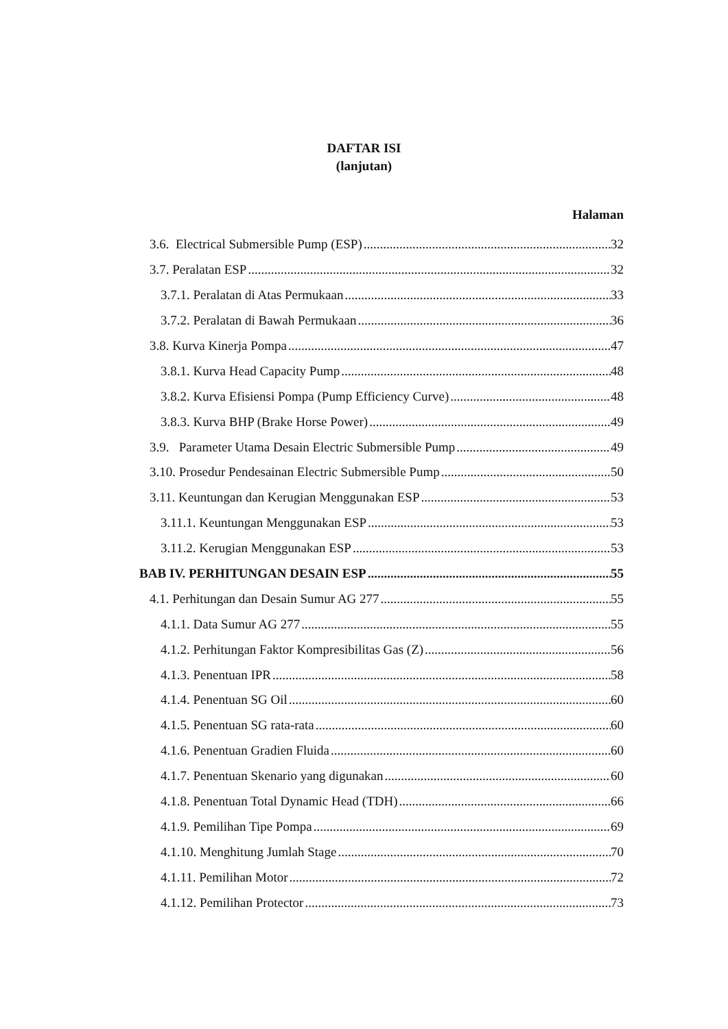DAFTAR ISI
(lanjutan)
Halaman
3.6. Electrical Submersible Pump (ESP) 32
3.7. Peralatan ESP 32
3.7.1. Peralatan di Atas Permukaan 33
3.7.2. Peralatan di Bawah Permukaan 36
3.8. Kurva Kinerja Pompa 47
3.8.1. Kurva Head Capacity Pump 48
3.8.2. Kurva Efisiensi Pompa (Pump Efficiency Curve) 48
3.8.3. Kurva BHP (Brake Horse Power) 49
3.9. Parameter Utama Desain Electric Submersible Pump 49
3.10. Prosedur Pendesainan Electric Submersible Pump 50
3.11. Keuntungan dan Kerugian Menggunakan ESP 53
3.11.1. Keuntungan Menggunakan ESP 53
3.11.2. Kerugian Menggunakan ESP 53
BAB IV. PERHITUNGAN DESAIN ESP 55
4.1. Perhitungan dan Desain Sumur AG 277 55
4.1.1. Data Sumur AG 277 55
4.1.2. Perhitungan Faktor Kompresibilitas Gas (Z) 56
4.1.3. Penentuan IPR 58
4.1.4. Penentuan SG Oil 60
4.1.5. Penentuan SG rata-rata 60
4.1.6. Penentuan Gradien Fluida 60
4.1.7. Penentuan Skenario yang digunakan 60
4.1.8. Penentuan Total Dynamic Head (TDH) 66
4.1.9. Pemilihan Tipe Pompa 69
4.1.10. Menghitung Jumlah Stage 70
4.1.11. Pemilihan Motor 72
4.1.12. Pemilihan Protector 73